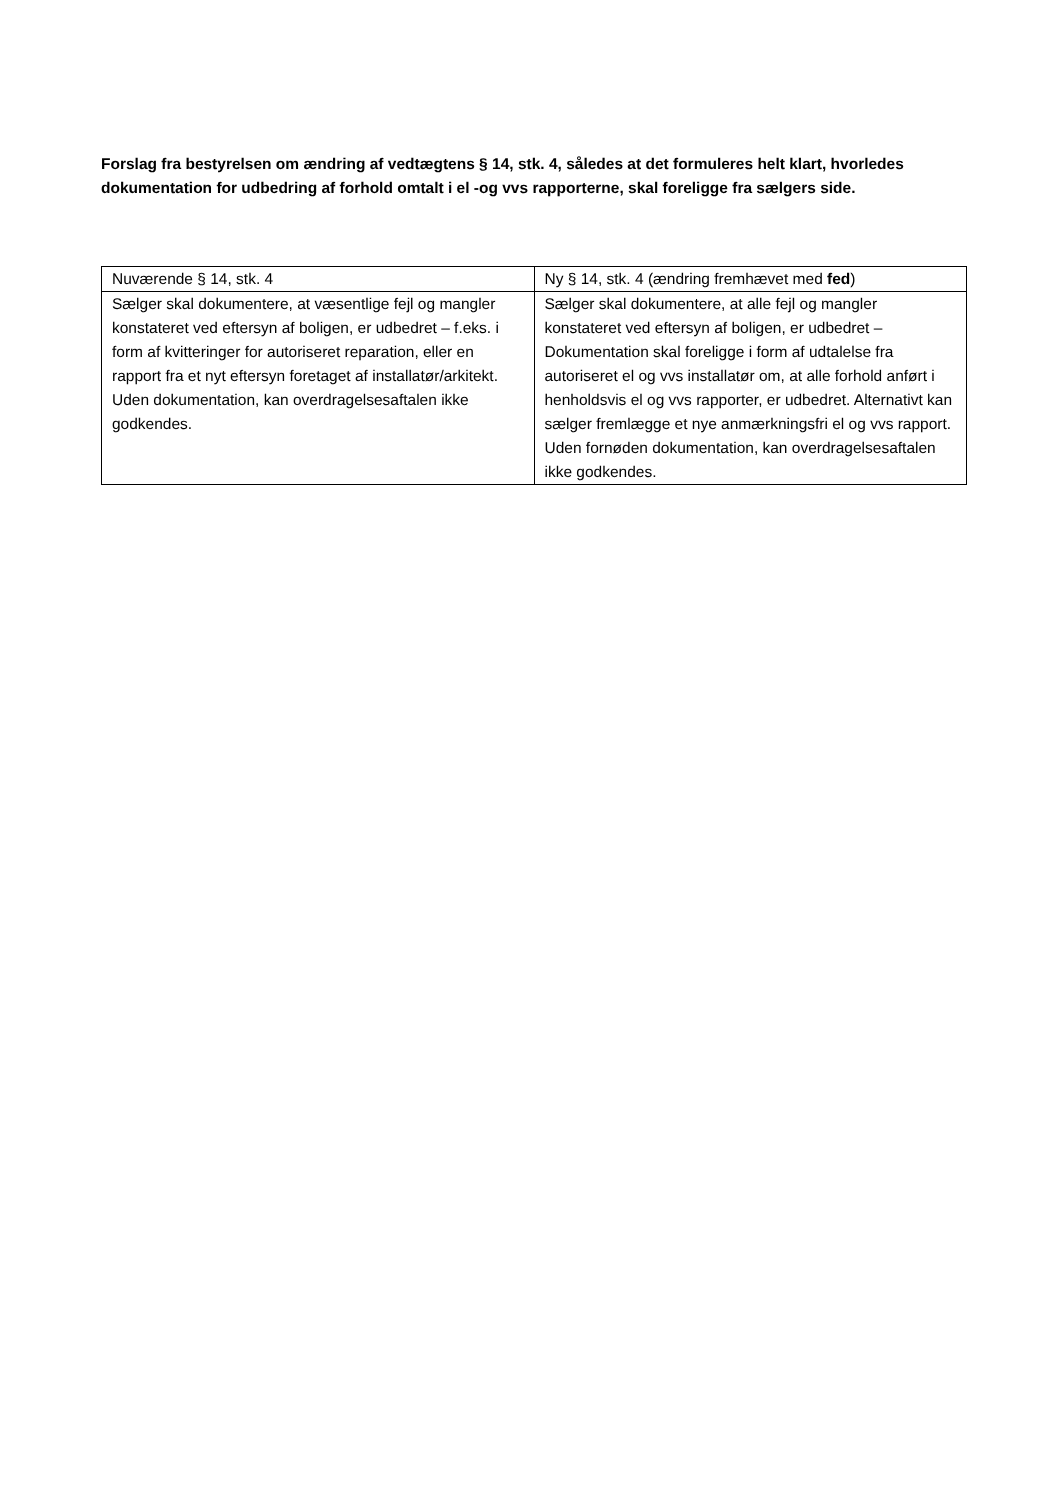Forslag fra bestyrelsen om ændring af vedtægtens § 14, stk. 4, således at det formuleres helt klart, hvorledes dokumentation for udbedring af forhold omtalt i el -og vvs rapporterne, skal foreligge fra sælgers side.
| Nuværende § 14, stk. 4 | Ny § 14, stk. 4 (ændring fremhævet med fed ) |
| --- | --- |
| Sælger skal dokumentere, at væsentlige fejl og mangler konstateret ved eftersyn af boligen, er udbedret – f.eks. i form af kvitteringer for autoriseret reparation, eller en rapport fra et nyt eftersyn foretaget af installatør/arkitekt. Uden dokumentation, kan overdragelsesaftalen ikke godkendes. | Sælger skal dokumentere, at alle fejl og mangler konstateret ved eftersyn af boligen, er udbedret – Dokumentation skal foreligge i form af udtalelse fra autoriseret el og vvs installatør om, at alle forhold anført i henholdsvis el og vvs rapporter, er udbedret. Alternativt kan sælger fremlægge et nye anmærkningsfri el og vvs rapport. Uden fornøden dokumentation, kan overdragelsesaftalen ikke godkendes. |